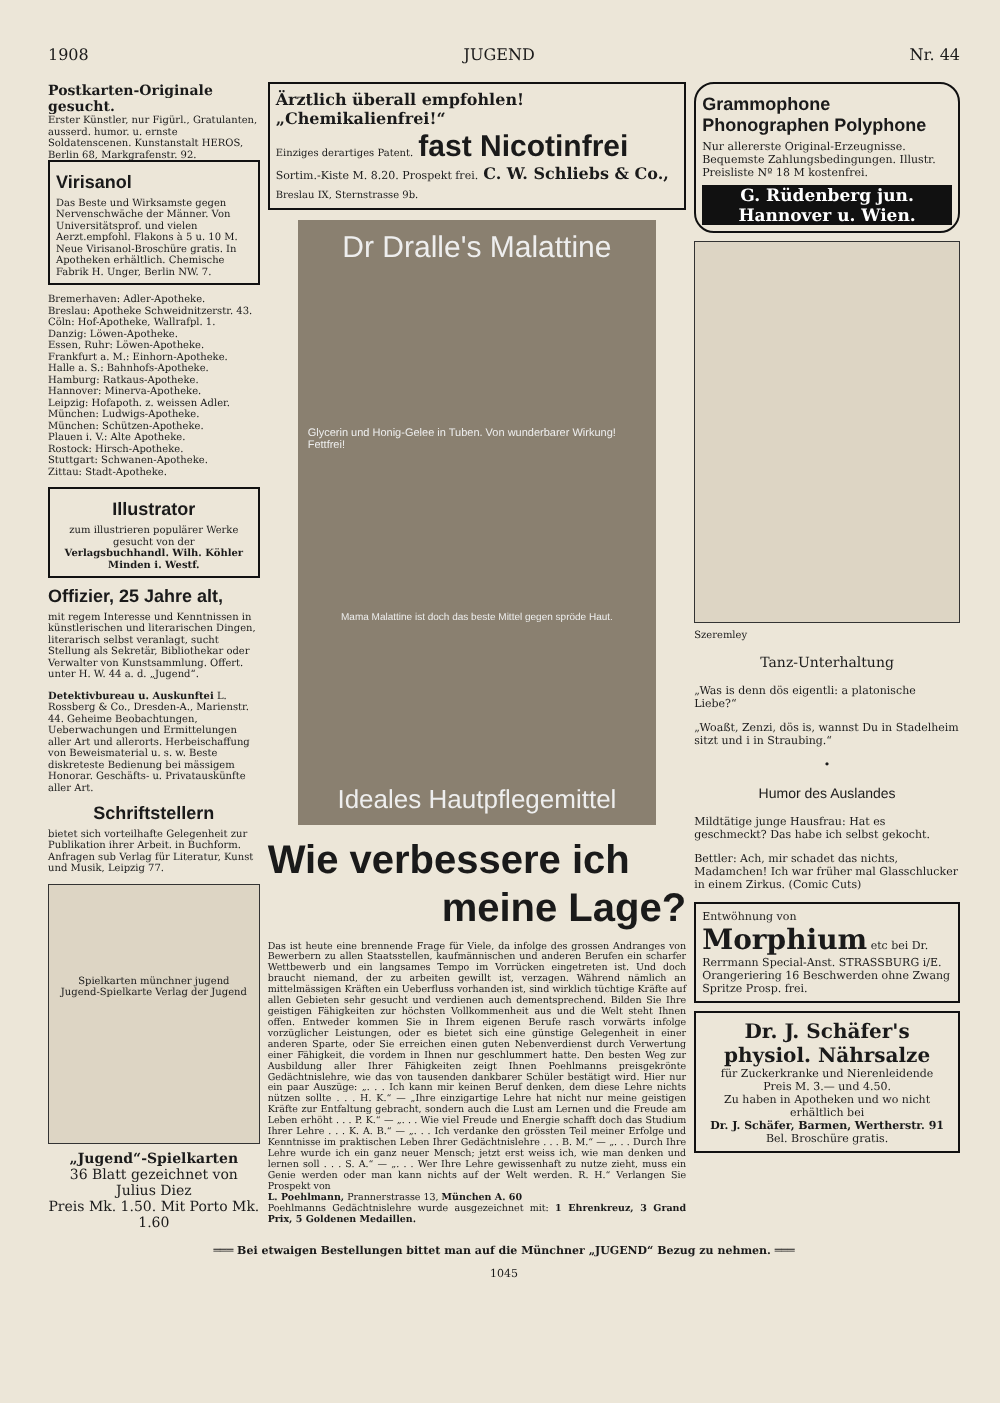1908 JUGEND Nr. 44
Postkarten-Originale gesucht.
Erster Künstler, nur Figürl., Gratulanten, ausserd. humor. u. ernste Soldatenscenen. Kunstanstalt HEROS, Berlin 68, Markgrafenstr. 92.
Virisanol
Das Beste und Wirksamste gegen Nervenschwäche der Männer. Von Universitätsprof. und vielen Aerzt.empfohl. Flakons à 5 u. 10 M. Neue Virisanol-Broschüre gratis. In Apotheken erhältlich. Chemische Fabrik H. Unger, Berlin NW. 7.
Bremerhaven: Adler-Apotheke.
Breslau: Apotheke Schweidnitzerstr. 43.
Cöln: Hof-Apotheke, Wallrafpl. 1.
Danzig: Löwen-Apotheke.
Essen, Ruhr: Löwen-Apotheke.
Frankfurt a. M.: Einhorn-Apotheke.
Halle a. S.: Bahnhofs-Apotheke.
Hamburg: Ratkaus-Apotheke.
Hannover: Minerva-Apotheke.
Leipzig: Hofapoth. z. weissen Adler.
München: Ludwigs-Apotheke.
München: Schützen-Apotheke.
Plauen i. V.: Alte Apotheke.
Rostock: Hirsch-Apotheke.
Stuttgart: Schwanen-Apotheke.
Zittau: Stadt-Apotheke.
Illustrator
zum illustrieren populärer Werke gesucht von der
Verlagsbuchhandl. Wilh. Köhler Minden i. Westf.
Offizier, 25 Jahre alt,
mit regem Interesse und Kenntnissen in künstlerischen und literarischen Dingen, literarisch selbst veranlagt, sucht Stellung als Sekretär, Bibliothekar oder Verwalter von Kunstsammlung. Offert. unter H. W. 44 a. d. „Jugend“.
Detektivbureau u. Auskunftei L. Rossberg & Co., Dresden-A., Marienstr. 44. Geheime Beobachtungen, Ueberwachungen und Ermittelungen aller Art und allerorts. Herbeischaffung von Beweismaterial u. s. w. Beste diskreteste Bedienung bei mässigem Honorar. Geschäfts- u. Privatauskünfte aller Art.
Schriftstellern
bietet sich vorteilhafte Gelegenheit zur Publikation ihrer Arbeit. in Buchform. Anfragen sub Verlag für Literatur, Kunst und Musik, Leipzig 77.
Spielkarten münchner jugend
Jugend-Spielkarte Verlag der Jugend
„Jugend“-Spielkarten
36 Blatt gezeichnet von Julius Diez
Preis Mk. 1.50. Mit Porto Mk. 1.60
Ärztlich überall empfohlen!
„Chemikalienfrei!“
Einziges derartiges Patent. fast Nicotinfrei
Sortim.-Kiste M. 8.20. Prospekt frei. C. W. Schliebs & Co., Breslau IX, Sternstrasse 9b.
Dr Dralle's Malattine
Glycerin und Honig-Gelee in Tuben. Von wunderbarer Wirkung! Fettfrei!
Mama Malattine ist doch das beste Mittel gegen spröde Haut.
Ideales Hautpflegemittel
Wie verbessere ich
meine Lage?
Das ist heute eine brennende Frage für Viele, da infolge des grossen Andranges von Bewerbern zu allen Staatsstellen, kaufmännischen und anderen Berufen ein scharfer Wettbewerb und ein langsames Tempo im Vorrücken eingetreten ist. Und doch braucht niemand, der zu arbeiten gewillt ist, verzagen. Während nämlich an mittelmässigen Kräften ein Ueberfluss vorhanden ist, sind wirklich tüchtige Kräfte auf allen Gebieten sehr gesucht und verdienen auch dementsprechend. Bilden Sie Ihre geistigen Fähigkeiten zur höchsten Vollkommenheit aus und die Welt steht Ihnen offen. Entweder kommen Sie in Ihrem eigenen Berufe rasch vorwärts infolge vorzüglicher Leistungen, oder es bietet sich eine günstige Gelegenheit in einer anderen Sparte, oder Sie erreichen einen guten Nebenverdienst durch Verwertung einer Fähigkeit, die vordem in Ihnen nur geschlummert hatte. Den besten Weg zur Ausbildung aller Ihrer Fähigkeiten zeigt Ihnen Poehlmanns preisgekrönte Gedächtnislehre, wie das von tausenden dankbarer Schüler bestätigt wird. Hier nur ein paar Auszüge: „. . . Ich kann mir keinen Beruf denken, dem diese Lehre nichts nützen sollte . . . H. K.“ — „Ihre einzigartige Lehre hat nicht nur meine geistigen Kräfte zur Entfaltung gebracht, sondern auch die Lust am Lernen und die Freude am Leben erhöht . . . P. K.“ — „. . . Wie viel Freude und Energie schafft doch das Studium Ihrer Lehre . . . K. A. B.“ — „. . . Ich verdanke den grössten Teil meiner Erfolge und Kenntnisse im praktischen Leben Ihrer Gedächtnislehre . . . B. M.“ — „. . . Durch Ihre Lehre wurde ich ein ganz neuer Mensch; jetzt erst weiss ich, wie man denken und lernen soll . . . S. A.“ — „. . . Wer Ihre Lehre gewissenhaft zu nutze zieht, muss ein Genie werden oder man kann nichts auf der Welt werden. R. H.“ Verlangen Sie Prospekt von
L. Poehlmann, Prannerstrasse 13, München A. 60
Poehlmanns Gedächtnislehre wurde ausgezeichnet mit: 1 Ehrenkreuz, 3 Grand Prix, 5 Goldenen Medaillen.
Grammophone Phonographen Polyphone
Nur allererste Original-Erzeugnisse. Bequemste Zahlungsbedingungen. Illustr. Preisliste Nº 18 M kostenfrei.
G. Rüdenberg jun. Hannover u. Wien.
Szeremley
Tanz-Unterhaltung
„Was is denn dös eigentli: a platonische Liebe?“
„Woaßt, Zenzi, dös is, wannst Du in Stadelheim sitzt und i in Straubing.“
•
Humor des Auslandes
Mildtätige junge Hausfrau: Hat es geschmeckt? Das habe ich selbst gekocht.
Bettler: Ach, mir schadet das nichts, Madamchen! Ich war früher mal Glasschlucker in einem Zirkus. (Comic Cuts)
Entwöhnung von Morphium etc bei Dr. Rerrmann Special-Anst. STRASSBURG i/E. Orangeriering 16 Beschwerden ohne Zwang Spritze Prosp. frei.
Dr. J. Schäfer's physiol. Nährsalze
für Zuckerkranke und Nierenleidende
Preis M. 3.— und 4.50.
Zu haben in Apotheken und wo nicht erhältlich bei
Dr. J. Schäfer, Barmen, Wertherstr. 91
Bel. Broschüre gratis.
═══ Bei etwaigen Bestellungen bittet man auf die Münchner „JUGEND“ Bezug zu nehmen. ═══
1045